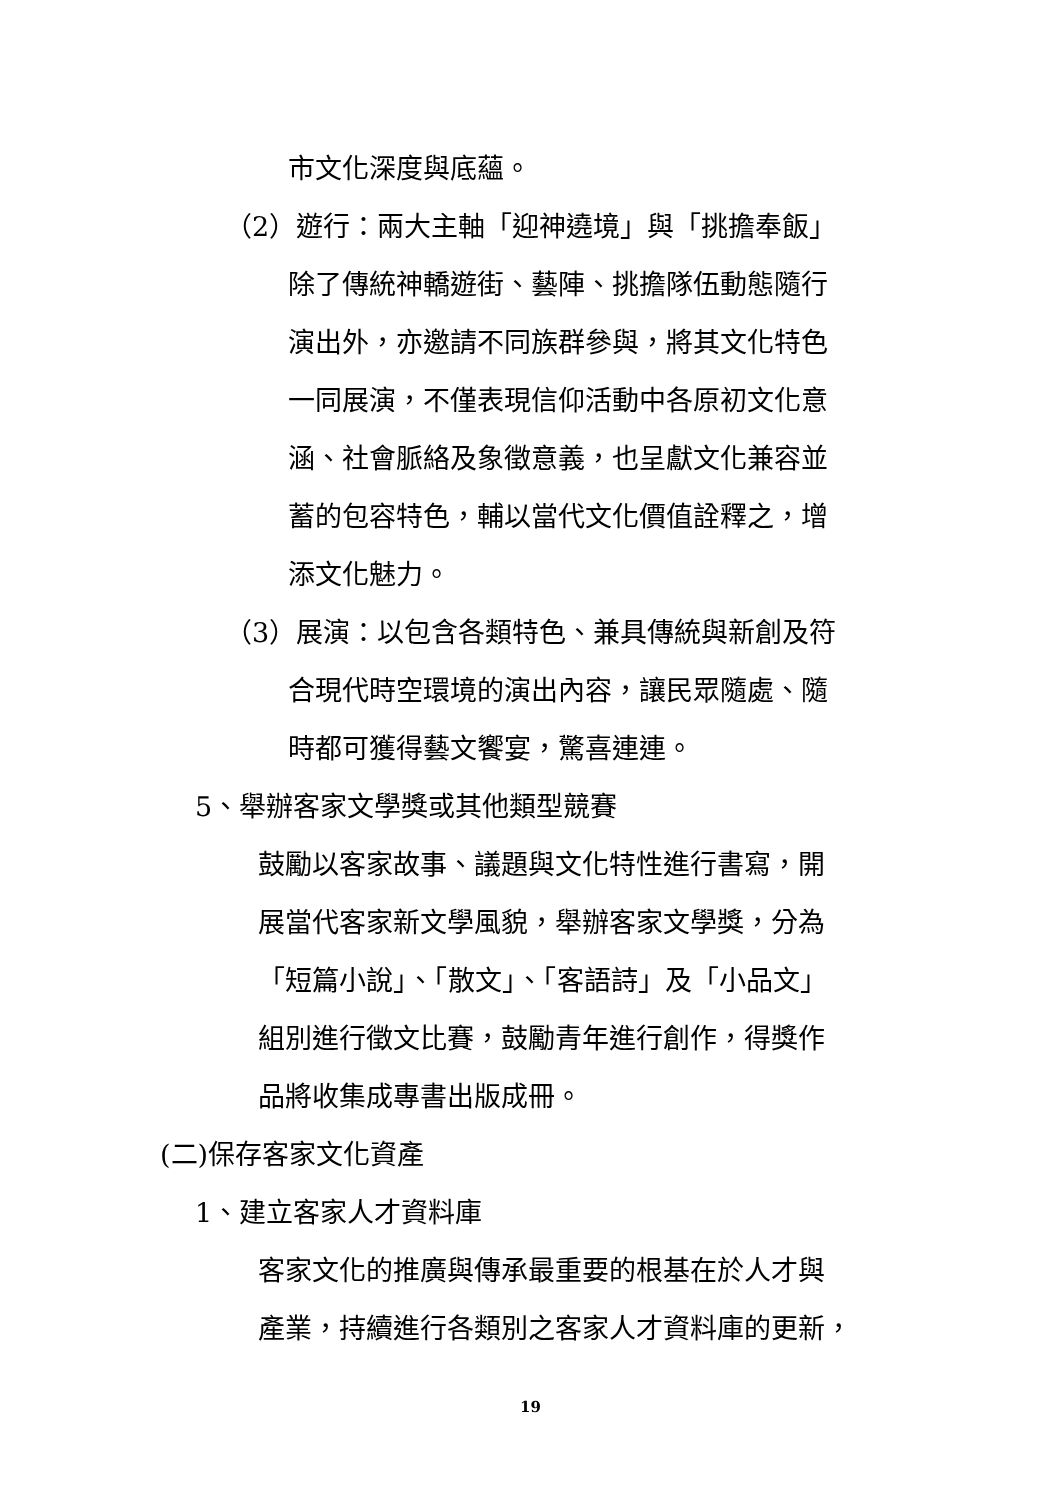市文化深度與底蘊。
（2）遊行：兩大主軸「迎神遶境」與「挑擔奉飯」
除了傳統神轎遊街、藝陣、挑擔隊伍動態隨行
演出外，亦邀請不同族群參與，將其文化特色
一同展演，不僅表現信仰活動中各原初文化意
涵、社會脈絡及象徵意義，也呈獻文化兼容並
蓄的包容特色，輔以當代文化價值詮釋之，增
添文化魅力。
（3）展演：以包含各類特色、兼具傳統與新創及符
合現代時空環境的演出內容，讓民眾隨處、隨
時都可獲得藝文饗宴，驚喜連連。
5、舉辦客家文學獎或其他類型競賽
鼓勵以客家故事、議題與文化特性進行書寫，開
展當代客家新文學風貌，舉辦客家文學獎，分為
「短篇小說」、「散文」、「客語詩」及「小品文」
組別進行徵文比賽，鼓勵青年進行創作，得獎作
品將收集成專書出版成冊。
(二)保存客家文化資產
1、建立客家人才資料庫
客家文化的推廣與傳承最重要的根基在於人才與
產業，持續進行各類別之客家人才資料庫的更新，
19